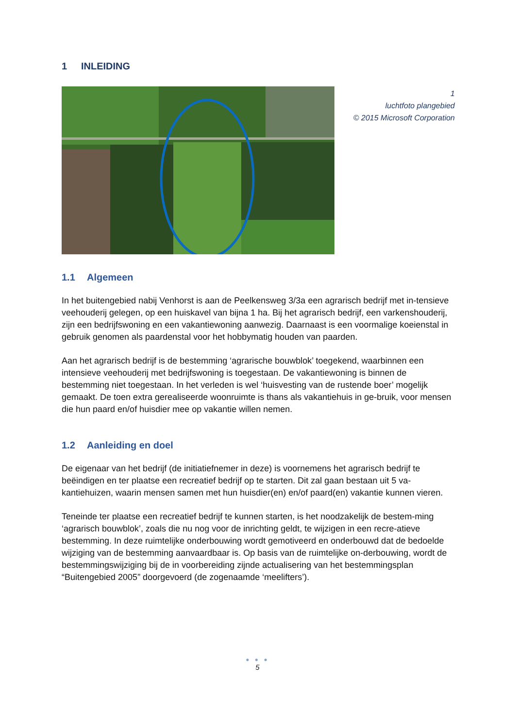1 INLEIDING
1
luchtfoto plangebied
© 2015 Microsoft Corporation
1.1 Algemeen
In het buitengebied nabij Venhorst is aan de Peelkensweg 3/3a een agrarisch bedrijf met in-tensieve veehouderij gelegen, op een huiskavel van bijna 1 ha. Bij het agrarisch bedrijf, een varkenshouderij, zijn een bedrijfswoning en een vakantiewoning aanwezig. Daarnaast is een voormalige koeienstal in gebruik genomen als paardenstal voor het hobbymatig houden van paarden.
Aan het agrarisch bedrijf is de bestemming ‘agrarische bouwblok’ toegekend, waarbinnen een intensieve veehouderij met bedrijfswoning is toegestaan. De vakantiewoning is binnen de bestemming niet toegestaan. In het verleden is wel ‘huisvesting van de rustende boer’ mogelijk gemaakt. De toen extra gerealiseerde woonruimte is thans als vakantiehuis in ge-bruik, voor mensen die hun paard en/of huisdier mee op vakantie willen nemen.
1.2 Aanleiding en doel
De eigenaar van het bedrijf (de initiatiefnemer in deze) is voornemens het agrarisch bedrijf te beëindigen en ter plaatse een recreatief bedrijf op te starten. Dit zal gaan bestaan uit 5 va-kantiehuizen, waarin mensen samen met hun huisdier(en) en/of paard(en) vakantie kunnen vieren.
Teneinde ter plaatse een recreatief bedrijf te kunnen starten, is het noodzakelijk de bestem-ming ‘agrarisch bouwblok’, zoals die nu nog voor de inrichting geldt, te wijzigen in een recre-atieve bestemming. In deze ruimtelijke onderbouwing wordt gemotiveerd en onderbouwd dat de bedoelde wijziging van de bestemming aanvaardbaar is. Op basis van de ruimtelijke on-derbouwing, wordt de bestemmingswijziging bij de in voorbereiding zijnde actualisering van het bestemmingsplan “Buitengebied 2005” doorgevoerd (de zogenaamde ‘meelifters’).
● ● ●
5